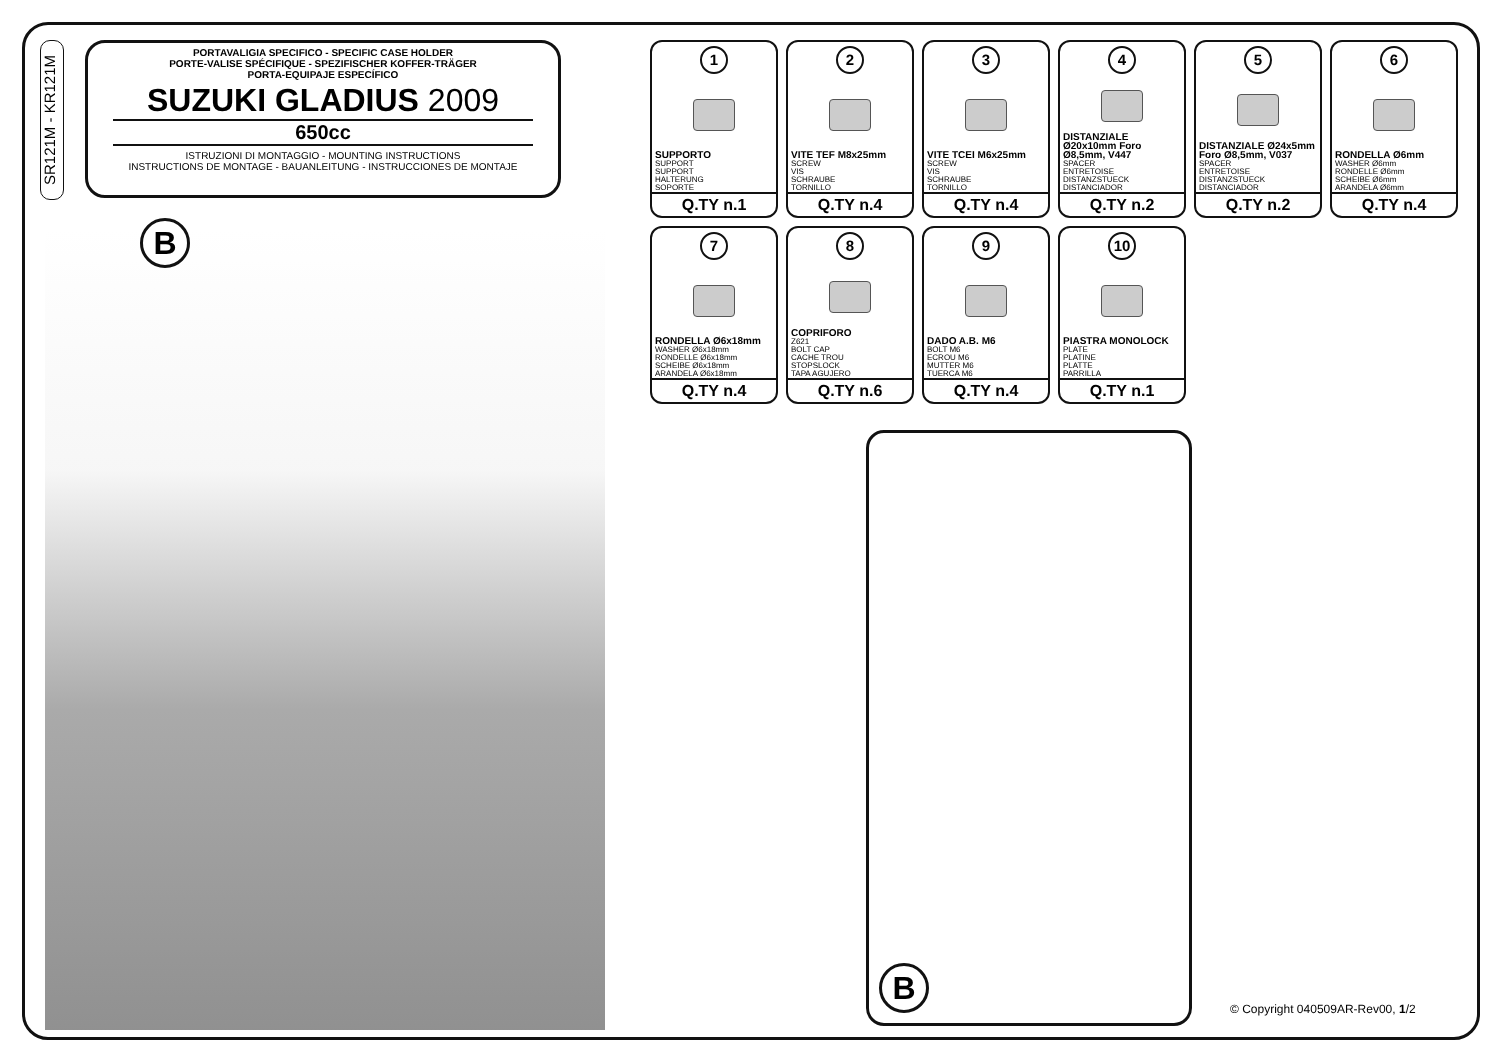SR121M - KR121M
PORTAVALIGIA SPECIFICO - SPECIFIC CASE HOLDER
PORTE-VALISE SPÉCIFIQUE - SPEZIFISCHER KOFFER-TRÄGER
PORTA-EQUIPAJE ESPECÍFICO
SUZUKI GLADIUS 2009
650cc
ISTRUZIONI DI MONTAGGIO - MOUNTING INSTRUCTIONS
INSTRUCTIONS DE MONTAGE - BAUANLEITUNG - INSTRUCCIONES DE MONTAJE
B
1
SUPPORTO
SUPPORT
SUPPORT
HALTERUNG
SOPORTE
Q.TY n.1
2
VITE TEF M8x25mm
SCREW
VIS
SCHRAUBE
TORNILLO
Q.TY n.4
3
VITE TCEI M6x25mm
SCREW
VIS
SCHRAUBE
TORNILLO
Q.TY n.4
4
DISTANZIALE Ø20x10mm Foro Ø8,5mm, V447
SPACER
ENTRETOISE
DISTANZSTUECK
DISTANCIADOR
Q.TY n.2
5
DISTANZIALE Ø24x5mm Foro Ø8,5mm, V037
SPACER
ENTRETOISE
DISTANZSTUECK
DISTANCIADOR
Q.TY n.2
6
RONDELLA Ø6mm
WASHER Ø6mm
RONDELLE Ø6mm
SCHEIBE Ø6mm
ARANDELA Ø6mm
Q.TY n.4
7
RONDELLA Ø6x18mm
WASHER Ø6x18mm
RONDELLE Ø6x18mm
SCHEIBE Ø6x18mm
ARANDELA Ø6x18mm
Q.TY n.4
8
COPRIFORO
Z621
BOLT CAP
CACHE TROU
STOPSLOCK
TAPA AGUJERO
Q.TY n.6
9
DADO A.B. M6
BOLT M6
ECROU M6
MUTTER M6
TUERCA M6
Q.TY n.4
10
PIASTRA MONOLOCK
PLATE
PLATINE
PLATTE
PARRILLA
Q.TY n.1
B
© Copyright 040509AR-Rev00, 1/2